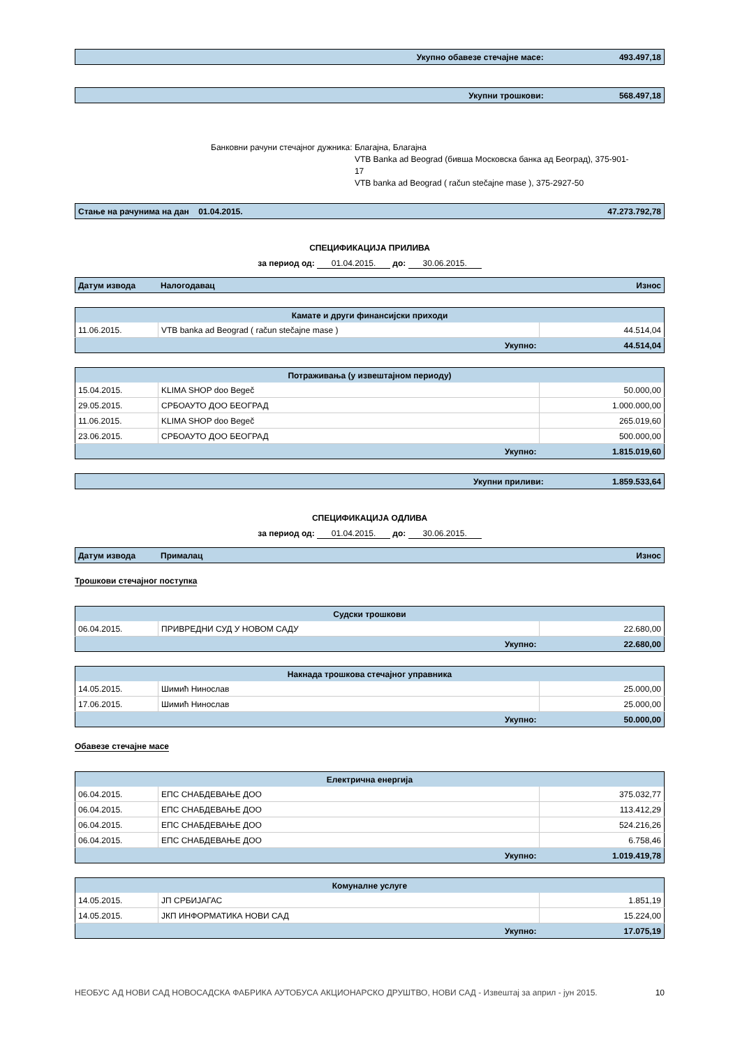| Укупно обавезе стечајне масе: | 493.497,18 |
| Укупни трошкови: | 568.497,18 |
Банковни рачуни стечајног дужника:
Благајна, Благајна
VTB Banka ad Beograd (бивша Московска банка ад Београд), 375-901-17
VTB banka ad Beograd ( račun stečajne mase ), 375-2927-50
| Стање на рачунима на дан 01.04.2015. | 47.273.792,78 |
СПЕЦИФИКАЦИЈА ПРИЛИВА
за период од: 01.04.2015. до: 30.06.2015.
| Датум извода | Налогодавац | Износ |
| Камате и други финансијски приходи | | |
| 11.06.2015. | VTB banka ad Beograd ( račun stečajne mase ) | 44.514,04 |
| Укупно: | | 44.514,04 |
| Потраживања (у извештајном периоду) | | |
| 15.04.2015. | KLIMA SHOP doo Begeč | 50.000,00 |
| 29.05.2015. | СРБОАУТО ДОО БЕОГРАД | 1.000.000,00 |
| 11.06.2015. | KLIMA SHOP doo Begeč | 265.019,60 |
| 23.06.2015. | СРБОАУТО ДОО БЕОГРАД | 500.000,00 |
| Укупно: | | 1.815.019,60 |
| Укупни приливи: | 1.859.533,64 |
СПЕЦИФИКАЦИЈА ОДЛИВА
за период од: 01.04.2015. до: 30.06.2015.
| Датум извода | Прималац | Износ |
Трошкови стечајног поступка
| Судски трошкови | | |
| 06.04.2015. | ПРИВРЕДНИ СУД У НОВОМ САДУ | 22.680,00 |
| Укупно: | | 22.680,00 |
| Накнада трошкова стечајног управника | | |
| 14.05.2015. | Шимић Нинослав | 25.000,00 |
| 17.06.2015. | Шимић Нинослав | 25.000,00 |
| Укупно: | | 50.000,00 |
Обавезе стечајне масе
| Електрична енергија | | |
| 06.04.2015. | ЕПС СНАБДЕВАЊЕ ДОО | 375.032,77 |
| 06.04.2015. | ЕПС СНАБДЕВАЊЕ ДОО | 113.412,29 |
| 06.04.2015. | ЕПС СНАБДЕВАЊЕ ДОО | 524.216,26 |
| 06.04.2015. | ЕПС СНАБДЕВАЊЕ ДОО | 6.758,46 |
| Укупно: | | 1.019.419,78 |
| Комуналне услуге | | |
| 14.05.2015. | ЈП СРБИЈАГАС | 1.851,19 |
| 14.05.2015. | ЈКП ИНФОРМАТИКА НОВИ САД | 15.224,00 |
| Укупно: | | 17.075,19 |
НЕОБУС АД НОВИ САД НОВОСАДСКА ФАБРИКА АУТОБУСА АКЦИОНАРСКО ДРУШТВО, НОВИ САД - Извештај за април - јун 2015. 10